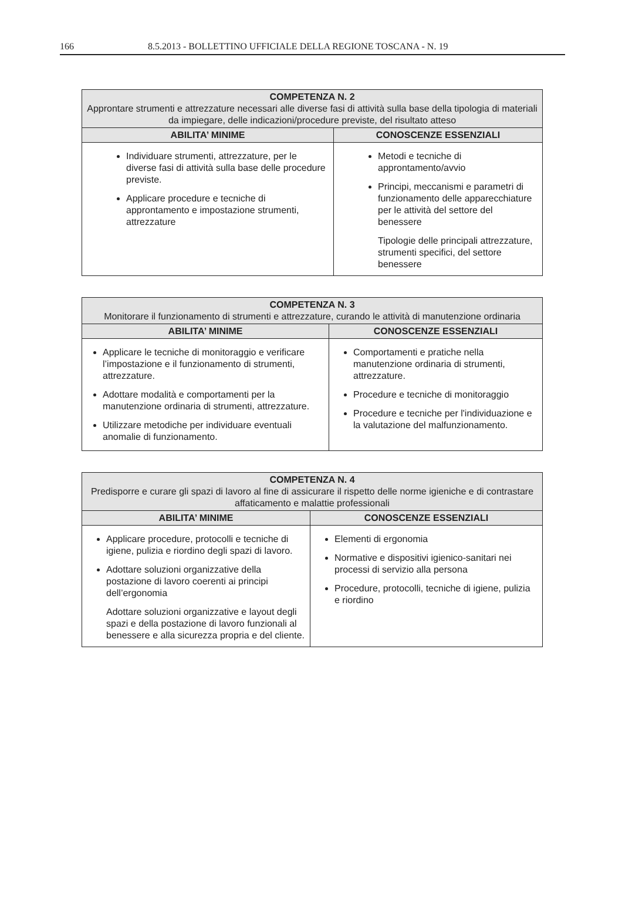166 8.5.2013 - BOLLETTINO UFFICIALE DELLA REGIONE TOSCANA - N. 19
| COMPETENZA N. 2 Approntare strumenti e attrezzature necessari alle diverse fasi di attività sulla base della tipologia di materiali da impiegare, delle indicazioni/procedure previste, del risultato atteso | |
| --- | --- |
| ABILITA’ MINIME | CONOSCENZE ESSENZIALI |
| Individuare strumenti, attrezzature, per le diverse fasi di attività sulla base delle procedure previste. Applicare procedure e tecniche di approntamento e impostazione strumenti, attrezzature | Metodi e tecniche di approntamento/avvio Principi, meccanismi e parametri di funzionamento delle apparecchiature per le attività del settore del benessere Tipologie delle principali attrezzature, strumenti specifici, del settore benessere |
| COMPETENZA N. 3 Monitorare il funzionamento di strumenti e attrezzature, curando le attività di manutenzione ordinaria | |
| --- | --- |
| ABILITA’ MINIME | CONOSCENZE ESSENZIALI |
| Applicare le tecniche di monitoraggio e verificare l’impostazione e il funzionamento di strumenti, attrezzature. Adottare modalità e comportamenti per la manutenzione ordinaria di strumenti, attrezzature. Utilizzare metodiche per individuare eventuali anomalie di funzionamento. | Comportamenti e pratiche nella manutenzione ordinaria di strumenti, attrezzature. Procedure e tecniche di monitoraggio Procedure e tecniche per l'individuazione e la valutazione del malfunzionamento. |
| COMPETENZA N. 4 Predisporre e curare gli spazi di lavoro al fine di assicurare il rispetto delle norme igieniche e di contrastare affaticamento e malattie professionali | |
| --- | --- |
| ABILITA’ MINIME | CONOSCENZE ESSENZIALI |
| Applicare procedure, protocolli e tecniche di igiene, pulizia e riordino degli spazi di lavoro. Adottare soluzioni organizzative della postazione di lavoro coerenti ai principi dell’ergonomia Adottare soluzioni organizzative e layout degli spazi e della postazione di lavoro funzionali al benessere e alla sicurezza propria e del cliente. | Elementi di ergonomia Normative e dispositivi igienico-sanitari nei processi di servizio alla persona Procedure, protocolli, tecniche di igiene, pulizia e riordino |